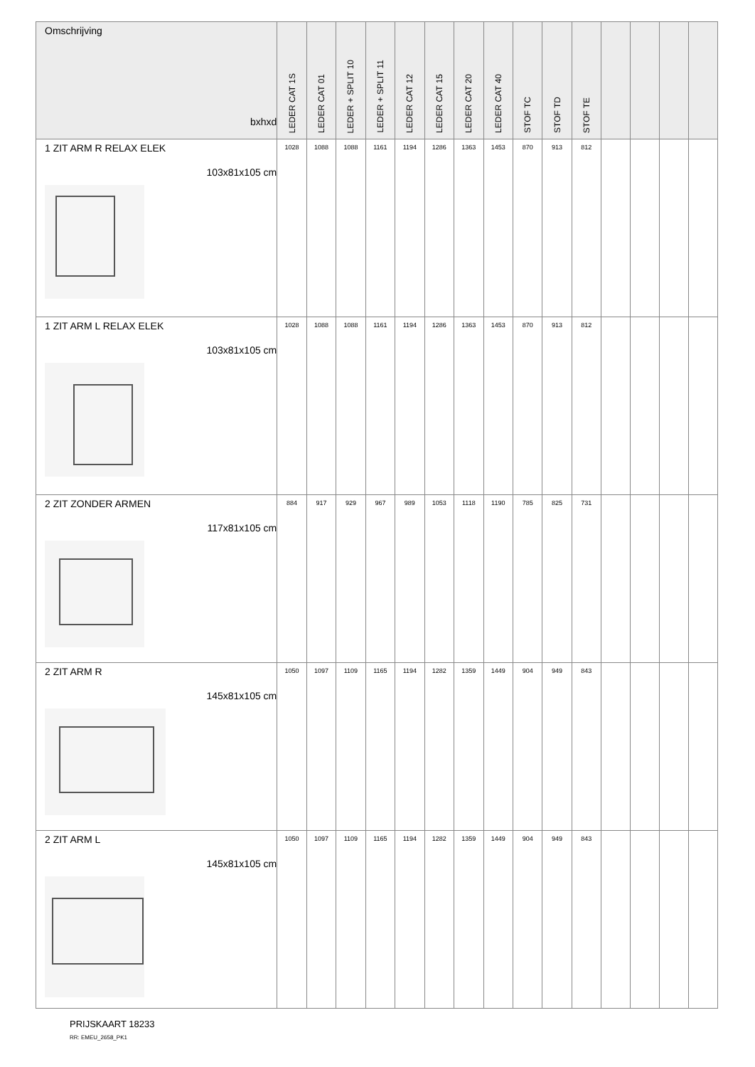| Omschrijving bxhxd | LEDER CAT 1S | LEDER CAT 01 | LEDER + SPLIT 10 | LEDER + SPLIT 11 | LEDER CAT 12 | LEDER CAT 15 | LEDER CAT 20 | LEDER CAT 40 | STOF TC | STOF TD | STOF TE | | | | |
| --- | --- | --- | --- | --- | --- | --- | --- | --- | --- | --- | --- | --- | --- | --- | --- |
| 1 ZIT ARM R RELAX ELEK 103x81x105 cm | 1028 | 1088 | 1088 | 1161 | 1194 | 1286 | 1363 | 1453 | 870 | 913 | 812 | | | | |
| 1 ZIT ARM L RELAX ELEK 103x81x105 cm | 1028 | 1088 | 1088 | 1161 | 1194 | 1286 | 1363 | 1453 | 870 | 913 | 812 | | | | |
| 2 ZIT ZONDER ARMEN 117x81x105 cm | 884 | 917 | 929 | 967 | 989 | 1053 | 1118 | 1190 | 785 | 825 | 731 | | | | |
| 2 ZIT ARM R 145x81x105 cm | 1050 | 1097 | 1109 | 1165 | 1194 | 1282 | 1359 | 1449 | 904 | 949 | 843 | | | | |
| 2 ZIT ARM L 145x81x105 cm | 1050 | 1097 | 1109 | 1165 | 1194 | 1282 | 1359 | 1449 | 904 | 949 | 843 | | | | |
PRIJSKAART 18233
RR: EMEU_2658_PK1